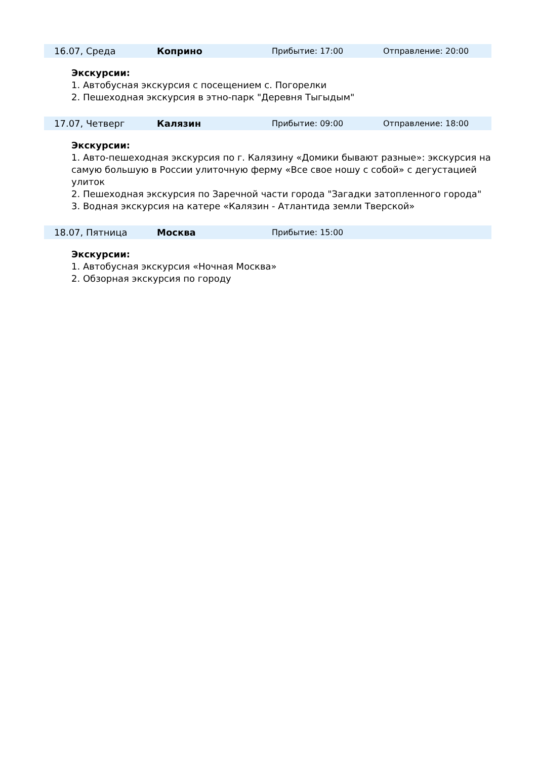| | 16.07, Среда | Коприно | Прибытие: 17:00 | Отправление: 20:00 |
Экскурсии:
1. Автобусная экскурсия с посещением с. Погорелки
2. Пешеходная экскурсия в этно-парк "Деревня Тыгыдым"
| | 17.07, Четверг | Калязин | Прибытие: 09:00 | Отправление: 18:00 |
Экскурсии:
1. Авто-пешеходная экскурсия по г. Калязину «Домики бывают разные»: экскурсия на самую большую в России улиточную ферму «Все свое ношу с собой» с дегустацией улиток
2. Пешеходная экскурсия по Заречной части города "Загадки затопленного города"
3. Водная экскурсия на катере «Калязин - Атлантида земли Тверской»
| | 18.07, Пятница | Москва | Прибытие: 15:00 | |
Экскурсии:
1. Автобусная экскурсия «Ночная Москва»
2. Обзорная экскурсия по городу